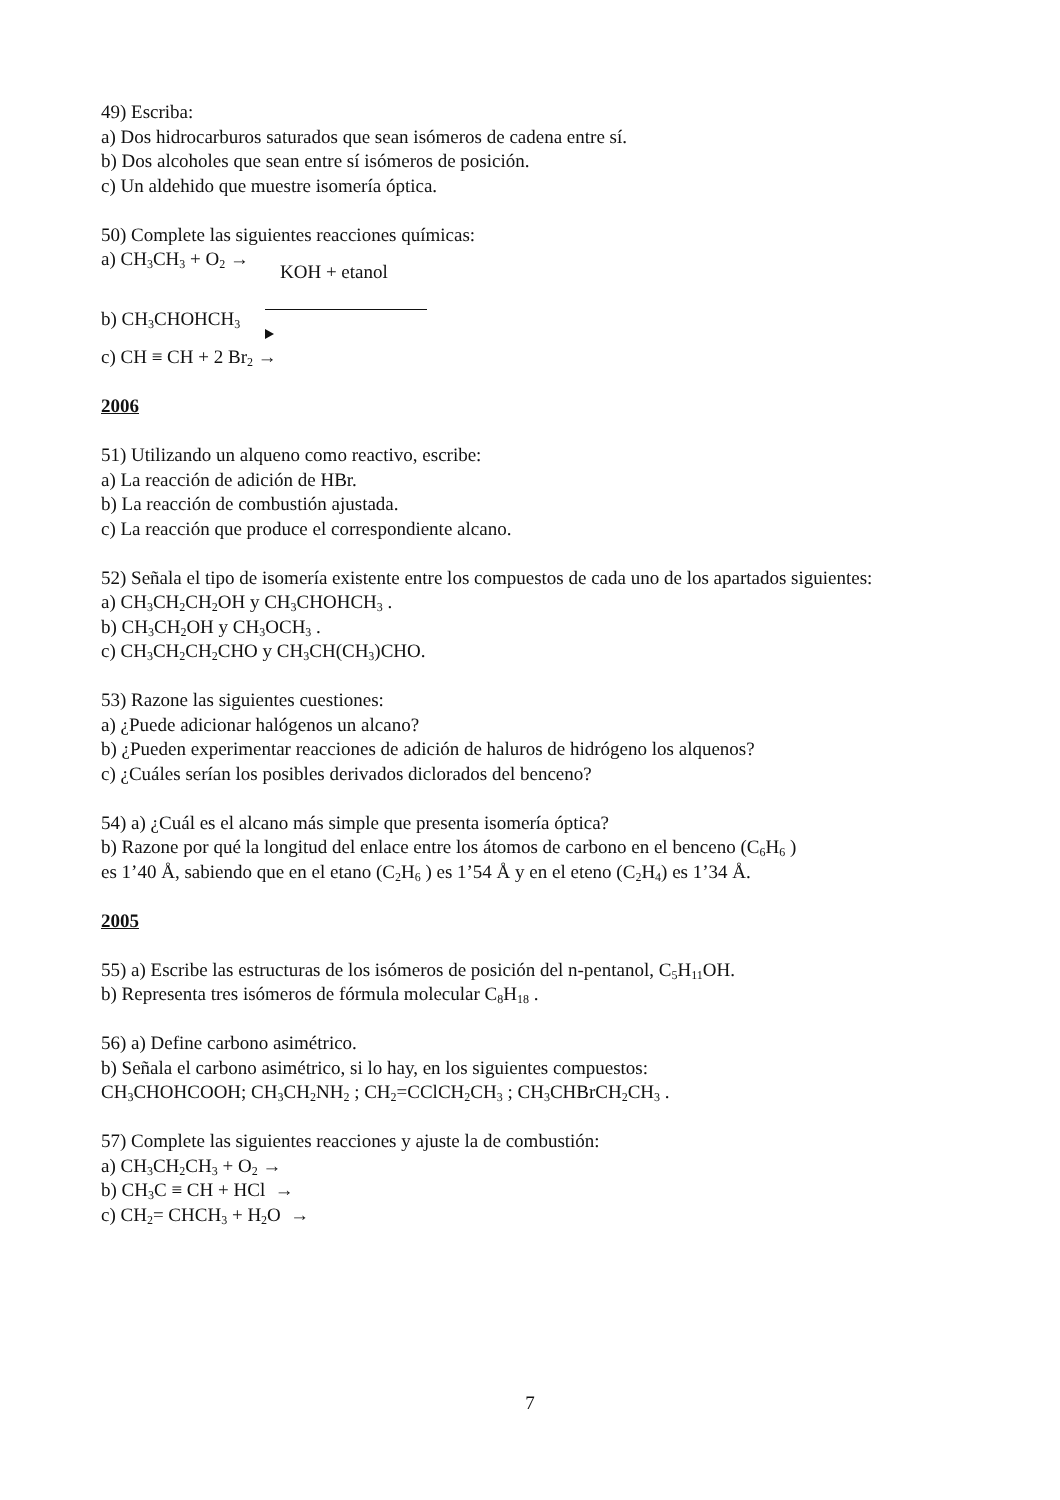49) Escriba:
a) Dos hidrocarburos saturados que sean isómeros de cadena entre sí.
b) Dos alcoholes que sean entre sí isómeros de posición.
c) Un aldehido que muestre isomería óptica.
50) Complete las siguientes reacciones químicas:
a) CH<sub>3</sub>CH<sub>3</sub> + O<sub>2</sub> →
b) CH<sub>3</sub>CHOHCH<sub>3</sub> KOH + etanol
c) CH ≡ CH + 2 Br<sub>2</sub> →
2006
51) Utilizando un alqueno como reactivo, escribe:
a) La reacción de adición de HBr.
b) La reacción de combustión ajustada.
c) La reacción que produce el correspondiente alcano.
52) Señala el tipo de isomería existente entre los compuestos de cada uno de los apartados siguientes:
a) CH<sub>3</sub>CH<sub>2</sub>CH<sub>2</sub>OH y CH<sub>3</sub>CHOHCH<sub>3</sub> .
b) CH<sub>3</sub>CH<sub>2</sub>OH y CH<sub>3</sub>OCH<sub>3</sub> .
c) CH<sub>3</sub>CH<sub>2</sub>CH<sub>2</sub>CHO y CH<sub>3</sub>CH(CH<sub>3</sub>)CHO.
53) Razone las siguientes cuestiones:
a) ¿Puede adicionar halógenos un alcano?
b) ¿Pueden experimentar reacciones de adición de haluros de hidrógeno los alquenos?
c) ¿Cuáles serían los posibles derivados diclorados del benceno?
54) a) ¿Cuál es el alcano más simple que presenta isomería óptica?
b) Razone por qué la longitud del enlace entre los átomos de carbono en el benceno (C<sub>6</sub>H<sub>6</sub> )
es 1’40 Å, sabiendo que en el etano (C<sub>2</sub>H<sub>6</sub> ) es 1’54 Å y en el eteno (C<sub>2</sub>H<sub>4</sub>) es 1’34 Å.
2005
55) a) Escribe las estructuras de los isómeros de posición del n-pentanol, C<sub>5</sub>H<sub>11</sub>OH.
b) Representa tres isómeros de fórmula molecular C<sub>8</sub>H<sub>18</sub> .
56) a) Define carbono asimétrico.
b) Señala el carbono asimétrico, si lo hay, en los siguientes compuestos:
CH<sub>3</sub>CHOHCOOH; CH<sub>3</sub>CH<sub>2</sub>NH<sub>2</sub> ; CH<sub>2</sub>=CClCH<sub>2</sub>CH<sub>3</sub> ; CH<sub>3</sub>CHBrCH<sub>2</sub>CH<sub>3</sub> .
57) Complete las siguientes reacciones y ajuste la de combustión:
a) CH<sub>3</sub>CH<sub>2</sub>CH<sub>3</sub> + O<sub>2</sub> →
b) CH<sub>3</sub>C ≡ CH + HCl →
c) CH<sub>2</sub>= CHCH<sub>3</sub> + H<sub>2</sub>O →
7